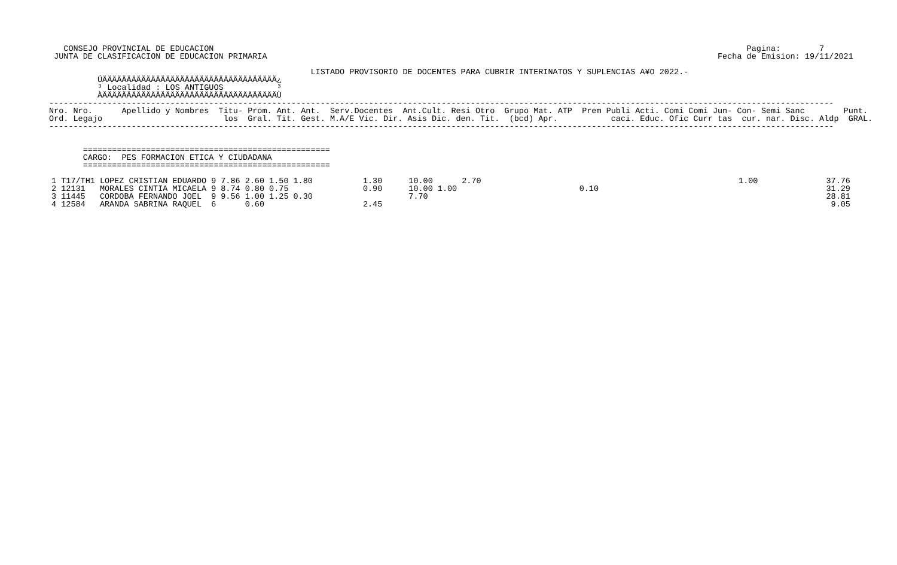CONSEJO PROVINCIAL DE EDUCACION                                                                                                              Pagina:        7
 JUNTA DE CLASIFICACION DE EDUCACION PRIMARIA                                                                                             Fecha de Emision: 19/11/2021

                                                      LISTADO PROVISORIO DE DOCENTES PARA CUBRIR INTERINATOS Y SUPLENCIAS A¥O 2022.-
          ÚÄÄÄÄÄÄÄÄÄÄÄÄÄÄÄÄÄÄÄÄÄÄÄÄÄÄÄÄÄÄÄÄÄÄÄÄ¿
          ³ Localidad : LOS ANTIGUOS           ³
          ÀÄÄÄÄÄÄÄÄÄÄÄÄÄÄÄÄÄÄÄÄÄÄÄÄÄÄÄÄÄÄÄÄÄÄÄÄÙ
------------------------------------------------------------------------------------------------------------------------------------------------------------------
Nro. Nro.      Apellido y Nombres  Titu- Prom. Ant. Ant.  Serv.Docentes  Ant.Cult. Resi Otro  Grupo Mat. ATP  Prem Publi Acti. Comi Comi Jun- Con- Semi Sanc        Punt.
Ord. Legajo                         los  Gral. Tit. Gest. M.A/E Vic. Dir. Asis Dic. den. Tit.  (bcd) Apr.           caci. Educ. Ofic Curr tas  cur. nar. Disc. Aldp  GRAL.
------------------------------------------------------------------------------------------------------------------------------------------------------------------


       ===================================================
       CARGO:  PES FORMACION ETICA Y CIUDADANA
       ===================================================
| 1 T17/TH1 | LOPEZ CRISTIAN EDUARDO | 9 | 7.86 | 2.60 | 1.50 | 1.80 | 1.30 | 10.00 | | 2.70 | | 1.00 | 37.76 |
| 2 12131 | MORALES CINTIA MICAELA | 9 | 8.74 | 0.80 | 0.75 | | 0.90 | 10.00 | 1.00 | | 0.10 | | 31.29 |
| 3 11445 | CORDOBA FERNANDO JOEL | 9 | 9.56 | 1.00 | 1.25 | 0.30 | | 7.70 | | | | | 28.81 |
| 4 12584 | ARANDA SABRINA RAQUEL | 6 | | 0.60 | | | 2.45 | | | | | | 9.05 |